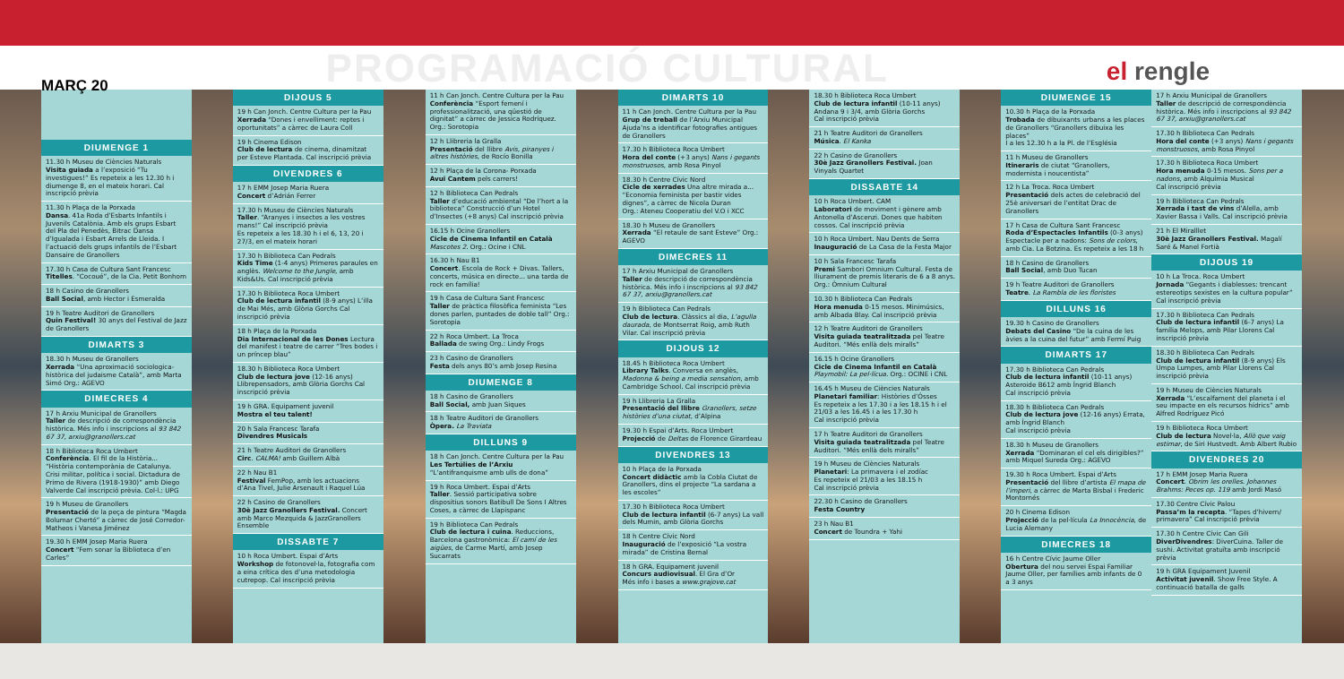MARÇ 20
PROGRAMACIÓ CULTURAL
el rengle
DIUMENGE 1
11.30 h Museu de Ciències Naturals
Visita guiada a l’exposició “Tu investigues!” Es repeteix a les 12.30 h i diumenge 8, en el mateix horari. Cal inscripció prèvia
11.30 h Plaça de la Porxada
Dansa. 41a Roda d’Esbarts Infantils i Juvenils Catalònia. Amb els grups Esbart del Pla del Penedès, Bitrac Dansa d’Igualada i Esbart Arrels de Lleida. I l’actuació dels grups infantils de l’Esbart Dansaire de Granollers
17.30 h Casa de Cultura Sant Francesc
Titelles. “Cocoué”, de la Cia. Petit Bonhom
18 h Casino de Granollers
Ball Social, amb Hector i Esmeralda
19 h Teatre Auditori de Granollers
Quin Festival! 30 anys del Festival de Jazz de Granollers
DIMARTS 3
18.30 h Museu de Granollers
Xerrada “Una aproximació sociologica-històrica del judaisme Català”, amb Marta Simó Org.: AGEVO
DIMECRES 4
17 h Arxiu Municipal de Granollers
Taller de descripció de correspondència històrica. Més info i inscripcions al 93 842 67 37, arxiu@granollers.cat
18 h Biblioteca Roca Umbert
Conferència. El fil de la Història... “Història contemporània de Catalunya. Crisi militar, política i social. Dictadura de Primo de Rivera (1918-1930)” amb Diego Valverde Cal inscripció prèvia. Col·l.: UPG
19 h Museu de Granollers
Presentació de la peça de pintura “Magda Bolumar Chertó” a càrrec de José Corredor-Matheos i Vanesa Jiménez
19.30 h EMM Josep Maria Ruera
Concert “Fem sonar la Biblioteca d’en Carles”
DIJOUS 5
19 h Can Jonch. Centre Cultura per la Pau
Xerrada “Dones i envelliment: reptes i oportunitats” a càrrec de Laura Coll
19 h Cinema Edison
Club de lectura de cinema, dinamitzat per Esteve Plantada. Cal inscripció prèvia
DIVENDRES 6
17 h EMM Josep Maria Ruera
Concert d’Adrián Ferrer
17.30 h Museu de Ciències Naturals
Taller. “Aranyes i insectes a les vostres mans!” Cal inscripció prèvia
Es repeteix a les 18.30 h i el 6, 13, 20 i 27/3, en el mateix horari
17.30 h Biblioteca Can Pedrals
Kids Time (1-4 anys) Primeres paraules en anglès. Welcome to the Jungle, amb Kids&Us. Cal inscripció prèvia
17.30 h Biblioteca Roca Umbert
Club de lectura infantil (8-9 anys) L’illa de Mai Més, amb Glòria Gorchs Cal inscripció prèvia
18 h Plaça de la Porxada
Dia Internacional de les Dones Lectura del manifest i teatre de carrer “Tres bodes i un príncep blau”
18.30 h Biblioteca Roca Umbert
Club de lectura jove (12-16 anys) Llibrepensadors, amb Glòria Gorchs Cal inscripció prèvia
19 h GRA. Equipament juvenil
Mostra el teu talent!
20 h Sala Francesc Tarafa
Divendres Musicals
21 h Teatre Auditori de Granollers
Circ. CALMA! amb Guillem Albà
22 h Nau B1
Festival FemPop, amb les actuacions d’Ana Tivel, Julie Arsenault i Raquel Lúa
22 h Casino de Granollers
30è Jazz Granollers Festival. Concert amb Marco Mezquida & JazzGranollers Ensemble
DISSABTE 7
10 h Roca Umbert. Espai d’Arts
Workshop de fotonovel·la, fotografia com a eina crítica des d’una metodologia cutrepop. Cal inscripció prèvia
11 h Can Jonch. Centre Cultura per la Pau
Conferència “Esport femení i professionalització, una qüestió de dignitat” a càrrec de Jessica Rodríquez. Org.: Sorotopia
12 h Llibreria la Gralla
Presentació del llibre Avis, piranyes i altres històries, de Rocío Bonilla
12 h Plaça de la Corona- Porxada
Avui Cantem pels carrers!
12 h Biblioteca Can Pedrals
Taller d’educació ambiental “De l’hort a la biblioteca” Construcció d’un Hotel d’Insectes (+8 anys) Cal inscripció prèvia
16.15 h Ocine Granollers
Cicle de Cinema Infantil en Català Mascotes 2. Org.: Ocine i CNL
16.30 h Nau B1
Concert. Escola de Rock + Divas. Tallers, concerts, música en directe... una tarda de rock en família!
19 h Casa de Cultura Sant Francesc
Taller de pràctica filosòfica feminista “Les dones parlen, puntades de doble tall” Org.: Sorotopia
22 h Roca Umbert. La Troca
Ballada de swing Org.: Lindy Frogs
23 h Casino de Granollers
Festa dels anys 80’s amb Josep Resina
DIUMENGE 8
18 h Casino de Granollers
Ball Social, amb Juan Siques
18 h Teatre Auditori de Granollers
Òpera. La Traviata
DILLUNS 9
18 h Can Jonch. Centre Cultura per la Pau
Les Tertúlies de l’Arxiu “L’antifranquisme amb ulls de dona”
19 h Roca Umbert. Espai d’Arts
Taller. Sessió participativa sobre dispositius sonors Batibull De Sons I Altres Coses, a càrrec de Llapispanc
19 h Biblioteca Can Pedrals
Club de lectura i cuina. Reduccions, Barcelona gastronòmica: El camí de les aigües, de Carme Martí, amb Josep Sucarrats
DIMARTS 10
11 h Can Jonch. Centre Cultura per la Pau
Grup de treball de l’Arxiu Municipal Ajuda’ns a identificar fotografies antigues de Granollers
17.30 h Biblioteca Roca Umbert
Hora del conte (+3 anys) Nans i gegants monstruosos, amb Rosa Pinyol
18.30 h Centre Cívic Nord
Cicle de xerrades Una altre mirada a... “Economia feminista per bastir vides dignes”, a càrrec de Nicola Duran
Org.: Ateneu Cooperatiu del V.O i XCC
18.30 h Museu de Granollers
Xerrada “El retaule de sant Esteve” Org.: AGEVO
DIMECRES 11
17 h Arxiu Municipal de Granollers
Taller de descripció de correspondència històrica. Més info i inscripcions al 93 842 67 37, arxiu@granollers.cat
19 h Biblioteca Can Pedrals
Club de lectura. Clàssics al dia, L’agulla daurada, de Montserrat Roig, amb Ruth Vilar. Cal inscripció prèvia
DIJOUS 12
18.45 h Biblioteca Roca Umbert
Library Talks. Conversa en anglès, Madonna & being a media sensation, amb Cambridge School. Cal inscripció prèvia
19 h Llibreria La Gralla
Presentació del llibre Granollers, setze històries d’una ciutat, d’Alpina
19.30 h Espai d’Arts. Roca Umbert
Projecció de Deltas de Florence Girardeau
DIVENDRES 13
10 h Plaça de la Porxada
Concert didàctic amb la Cobla Ciutat de Granollers, dins el projecte “La sardana a les escoles”
17.30 h Biblioteca Roca Umbert
Club de lectura infantil (6-7 anys) La vall dels Mumin, amb Glòria Gorchs
18 h Centre Cívic Nord
Inauguració de l’exposició “La vostra mirada” de Cristina Bernal
18 h GRA. Equipament juvenil
Concurs audiovisual. El Gra d’Or
Més info i bases a www.grajove.cat
18.30 h Biblioteca Roca Umbert
Club de lectura infantil (10-11 anys) Andana 9 i 3/4, amb Glòria Gorchs
Cal inscripció prèvia
21 h Teatre Auditori de Granollers
Música. El Kanka
22 h Casino de Granollers
30è Jazz Granollers Festival. Joan Vinyals Quartet
DISSABTE 14
10 h Roca Umbert. CAM
Laboratori de moviment i gènere amb Antonella d’Ascenzi. Dones que habiten cossos. Cal inscripció prèvia
10 h Roca Umbert. Nau Dents de Serra
Inauguració de La Casa de la Festa Major
10 h Sala Francesc Tarafa
Premi Sambori Omnium Cultural. Festa de lliurament de premis literaris de 6 a 8 anys. Org.: Òmnium Cultural
10.30 h Biblioteca Can Pedrals
Hora menuda 0-15 mesos. Minimúsics, amb Albada Blay. Cal inscripció prèvia
12 h Teatre Auditori de Granollers
Visita guiada teatralitzada pel Teatre Auditori. “Més enllà dels miralls”
16.15 h Ocine Granollers
Cicle de Cinema Infantil en Català Playmobil: La pel·lícua. Org.: OCINE i CNL
16.45 h Museu de Ciències Naturals
Planetari familiar: Històries d’Ósses
Es repeteix a les 17.30 i a les 18.15 h i el 21/03 a les 16.45 i a les 17.30 h
Cal inscripció prèvia
17 h Teatre Auditori de Granollers
Visita guiada teatralitzada pel Teatre Auditori. “Més enllà dels miralls”
19 h Museu de Ciències Naturals
Planetari: La primavera i el zodíac
Es repeteix el 21/03 a les 18.15 h
Cal inscripció prèvia
22.30 h Casino de Granollers
Festa Country
23 h Nau B1
Concert de Toundra + Yahi
DIUMENGE 15
10.30 h Plaça de la Porxada
Trobada de dibuixants urbans a les places de Granollers “Granollers dibuixa les places”
I a les 12.30 h a la Pl. de l’Església
11 h Museu de Granollers
Itineraris de ciutat “Granollers, modernista i noucentista”
12 h La Troca. Roca Umbert
Presentació dels actes de celebració del 25è aniversari de l’entitat Drac de Granollers
17 h Casa de Cultura Sant Francesc
Roda d’Espectacles Infantils (0-3 anys) Espectacle per a nadons: Sons de colors, amb Cia. La Botzina. Es repeteix a les 18 h
18 h Casino de Granollers
Ball Social, amb Duo Tucan
19 h Teatre Auditori de Granollers
Teatre. La Rambla de les floristes
DILLUNS 16
19.30 h Casino de Granollers
Debats del Casino “De la cuina de les àvies a la cuina del futur” amb Fermí Puig
DIMARTS 17
17.30 h Biblioteca Can Pedrals
Club de lectura infantil (10-11 anys) Asteroide B612 amb Íngrid Blanch
Cal inscripció prèvia
18.30 h Biblioteca Can Pedrals
Club de lectura jove (12-16 anys) Errata, amb Íngrid Blanch
Cal inscripció prèvia
18.30 h Museu de Granollers
Xerrada “Dominaran el cel els dirigibles?” amb Miquel Sureda Org.: AGEVO
19.30 h Roca Umbert. Espai d’Arts
Presentació del llibre d’artista El mapa de l’imperi, a càrrec de Marta Bisbal i Frederic Montornés
20 h Cinema Edison
Projecció de la pel·lícula La Innocència, de Lucia Alemany
DIMECRES 18
16 h Centre Cívic Jaume Oller
Obertura del nou servei Espai Familiar Jaume Oller, per famílies amb infants de 0 a 3 anys
17 h Arxiu Municipal de Granollers
Taller de descripció de correspondència històrica. Més info i inscripcions al 93 842 67 37, arxiu@granollers.cat
17.30 h Biblioteca Can Pedrals
Hora del conte (+3 anys) Nans i gegants monstruosos, amb Rosa Pinyol
17.30 h Biblioteca Roca Umbert
Hora menuda 0-15 mesos. Sons per a nadons, amb Alquímia Musical
Cal inscripció prèvia
19 h Biblioteca Can Pedrals
Xerrada i tast de vins d’Alella, amb Xavier Bassa i Valls. Cal inscripció prèvia
21 h El Miralllet
30è Jazz Granollers Festival. Magalí Saré & Manel Fortià
DIJOUS 19
10 h La Troca. Roca Umbert
Jornada “Gegants i diablesses: trencant estereotips sexistes en la cultura popular” Cal inscripció prèvia
17.30 h Biblioteca Can Pedrals
Club de lectura infantil (6-7 anys) La família Melops, amb Pilar Llorens Cal inscripció prèvia
18.30 h Biblioteca Can Pedrals
Club de lectura infantil (8-9 anys) Els Umpa Lumpes, amb Pilar Llorens Cal inscripció prèvia
19 h Museu de Ciències Naturals
Xerrada “L’escalfament del planeta i el seu impacte en els recursos hídrics” amb Alfred Rodríguez Picó
19 h Biblioteca Roca Umbert
Club de lectura Novel·la, Allò que vaig estimar, de Siri Hustvedt. Amb Albert Rubio
DIVENDRES 20
17 h EMM Josep Maria Ruera
Concert. Obrim les orelles. Johannes Brahms: Peces op. 119 amb Jordi Masó
17.30 Centre Cívic Palou
Passa’m la recepta. “Tapes d’hivern/ primavera” Cal inscripció prèvia
17.30 h Centre Cívic Can Gili
DiverDivendres: DiverCuina. Taller de sushi. Activitat gratuïta amb inscripció prèvia
19 h GRA Equipament Juvenil
Activitat juvenil. Show Free Style. A continuació batalla de galls